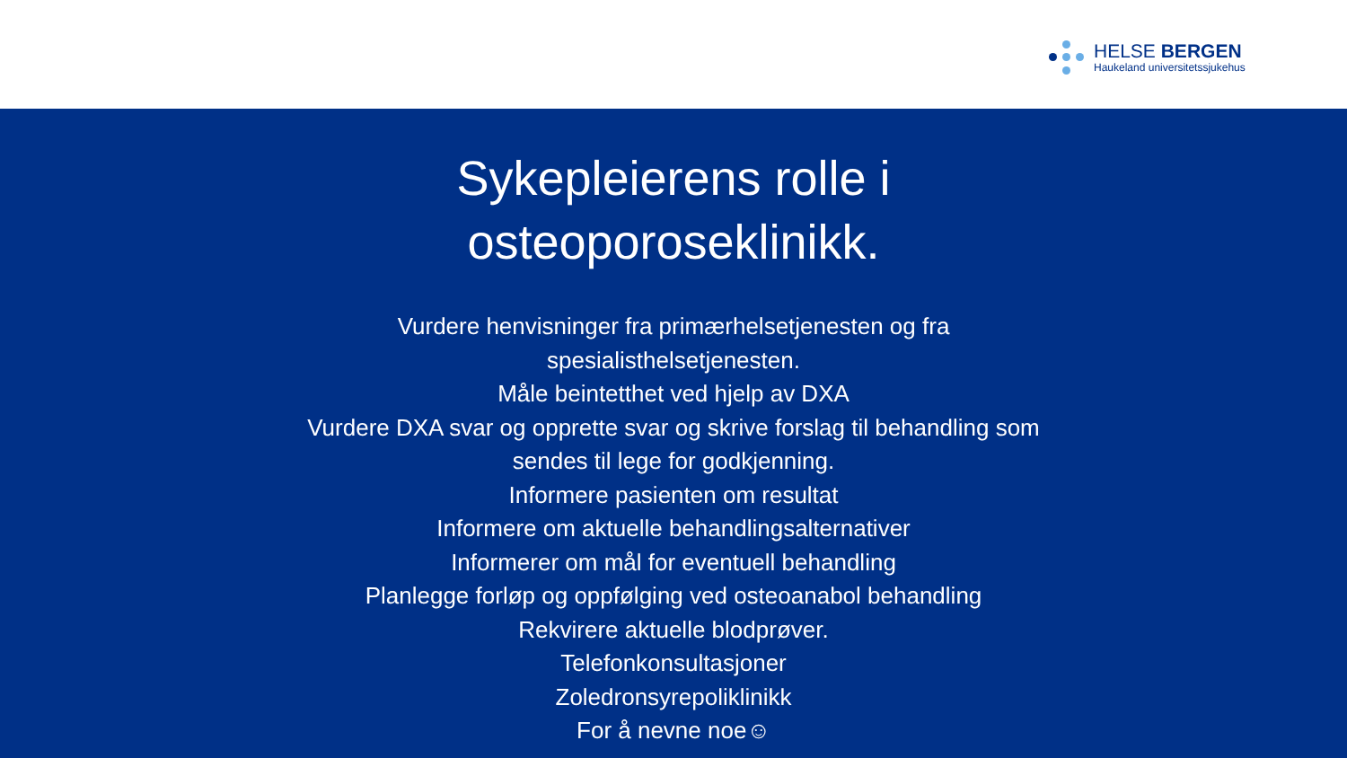HELSE BERGEN
Haukeland universitetssjukehus
Sykepleierens rolle i
osteoporoseklinikk.
Vurdere henvisninger fra primærhelsetjenesten og fra spesialisthelsetjenesten.
Måle beintetthet ved hjelp av DXA
Vurdere DXA svar og opprette svar og skrive forslag til behandling som sendes til lege for godkjenning.
Informere pasienten om resultat
Informere om aktuelle behandlingsalternativer
Informerer om mål for eventuell behandling
Planlegge forløp og oppfølging ved osteoanabol behandling
Rekvirere aktuelle blodprøver.
Telefonkonsultasjoner
Zoledronsyrepoliklinikk
For å nevne noe☺